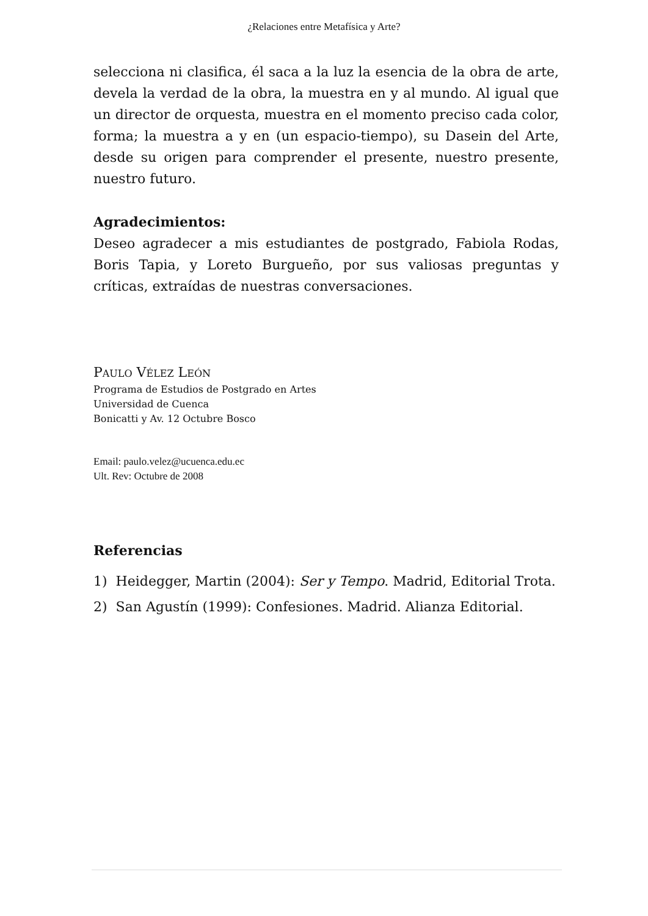¿Relaciones entre Metafísica y Arte?
selecciona ni clasifica, él saca a la luz la esencia de la obra de arte, devela la verdad de la obra, la muestra en y al mundo. Al igual que un director de orquesta, muestra en el momento preciso cada color, forma; la muestra a y en (un espacio-tiempo), su Dasein del Arte, desde su origen para comprender el presente, nuestro presente, nuestro futuro.
Agradecimientos:
Deseo agradecer a mis estudiantes de postgrado, Fabiola Rodas, Boris Tapia, y Loreto Burgueño, por sus valiosas preguntas y críticas, extraídas de nuestras conversaciones.
PAULO VÉLEZ LEÓN
Programa de Estudios de Postgrado en Artes
Universidad de Cuenca
Bonicatti y Av. 12 Octubre Bosco
Email: paulo.velez@ucuenca.edu.ec
Ult. Rev: Octubre de 2008
Referencias
1) Heidegger, Martin (2004): Ser y Tempo. Madrid, Editorial Trota.
2) San Agustín (1999): Confesiones. Madrid. Alianza Editorial.